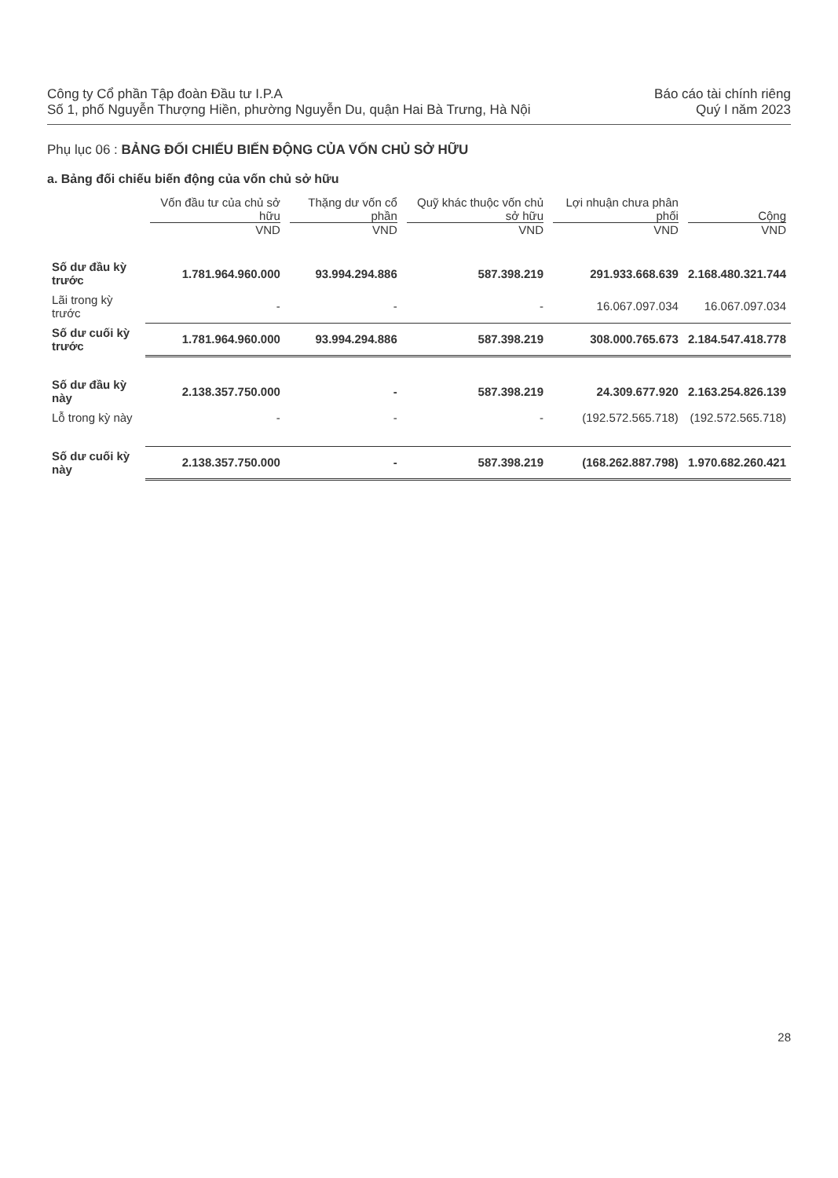Công ty Cổ phần Tập đoàn Đầu tư I.P.A
Số 1, phố Nguyễn Thượng Hiền, phường Nguyễn Du, quận Hai Bà Trưng, Hà Nội
Báo cáo tài chính riêng
Quý I năm 2023
Phụ lục 06 : BẢNG ĐỐI CHIẾU BIẾN ĐỘNG CỦA VỐN CHỦ SỞ HỮU
a. Bảng đối chiếu biến động của vốn chủ sở hữu
| | Vốn đầu tư của chủ sở hữu VND | Thặng dư vốn cổ phần VND | Quỹ khác thuộc vốn chủ sở hữu VND | Lợi nhuận chưa phân phối VND | Cộng VND |
| --- | --- | --- | --- | --- | --- |
| Số dư đầu kỳ trước | 1.781.964.960.000 | 93.994.294.886 | 587.398.219 | 291.933.668.639 | 2.168.480.321.744 |
| Lãi trong kỳ trước | - | - | - | 16.067.097.034 | 16.067.097.034 |
| Số dư cuối kỳ trước | 1.781.964.960.000 | 93.994.294.886 | 587.398.219 | 308.000.765.673 | 2.184.547.418.778 |
| Số dư đầu kỳ này | 2.138.357.750.000 | - | 587.398.219 | 24.309.677.920 | 2.163.254.826.139 |
| Lỗ trong kỳ này | - | - | - | (192.572.565.718) | (192.572.565.718) |
| Số dư cuối kỳ này | 2.138.357.750.000 | - | 587.398.219 | (168.262.887.798) | 1.970.682.260.421 |
28